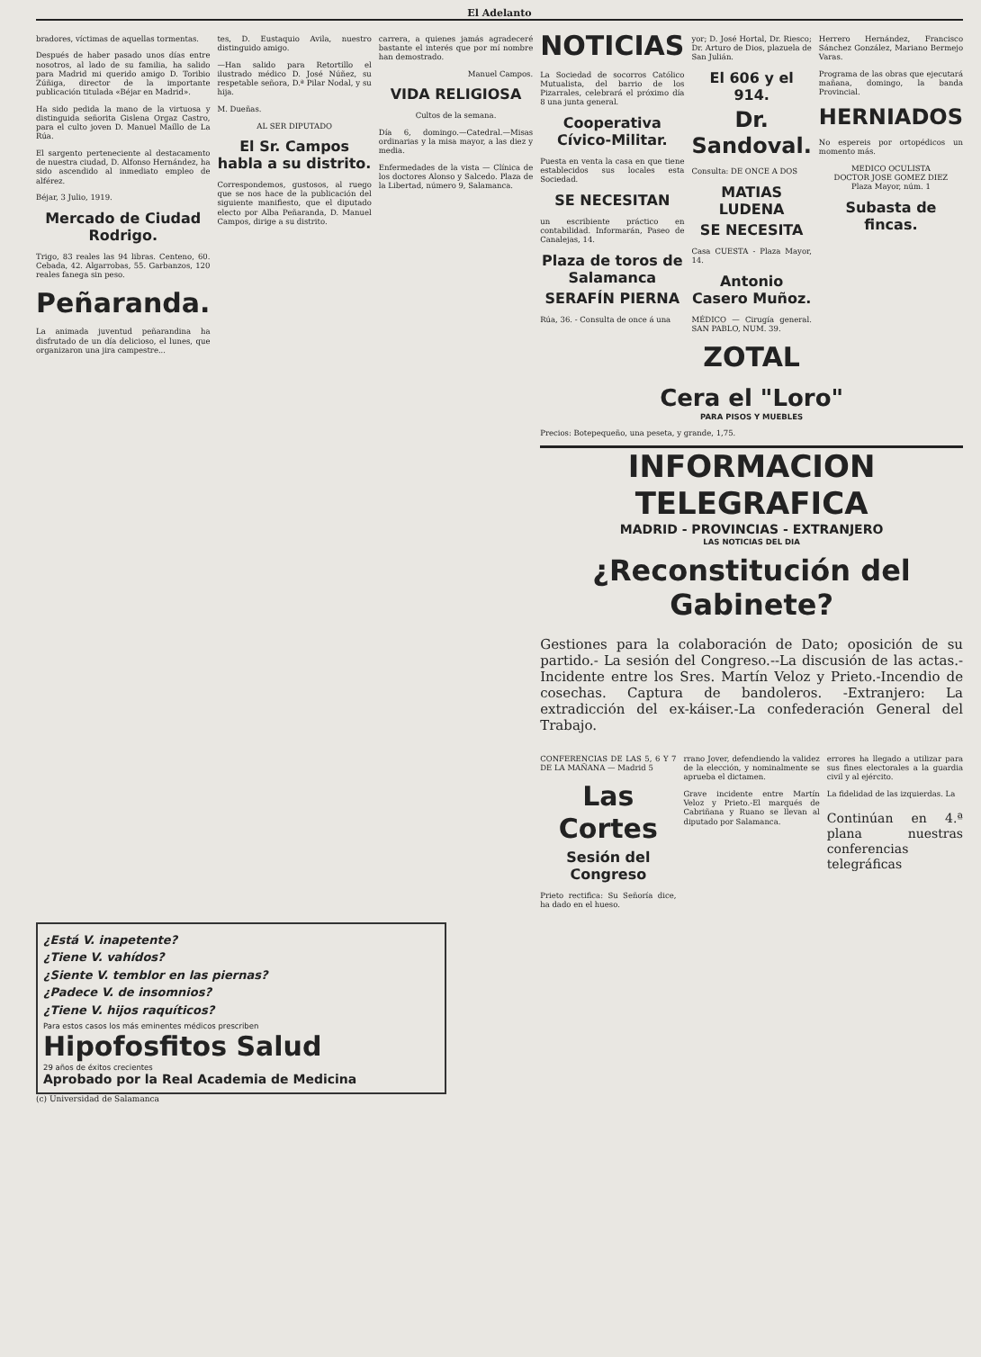El Adelanto
bradores, víctimas de aquellas tormentas.
Después de haber pasado unos días entre nosotros, al lado de su familia, ha salido para Madrid mi querido amigo D. Toribio Zúñiga, director de la importante publicación titulada «Béjar en Madrid».
Ha sido pedida la mano de la virtuosa y distinguida señorita Gislena Orgaz Castro, para el culto joven D. Manuel Maíllo de La Rúa.
El sargento perteneciente al destacamento de nuestra ciudad, D. Alfonso Hernández, ha sido ascendido al inmediato empleo de alférez.
Béjar, 3 Julio, 1919.
Mercado de Ciudad Rodrigo.
Trigo, 83 reales las 94 libras. Centeno, 60. Cebada, 42. Algarrobas, 55. Garbanzos, 120 reales fanega sin peso.
Peñaranda.
La animada juventud peñarandina ha disfrutado de un día delicioso, el lunes, que organizaron una jira campestre...
tes, D. Eustaquio Avila, nuestro distinguido amigo.
—Han salido para Retortillo el ilustrado médico D. José Núñez, su respetable señora, D.ª Pilar Nodal, y su hija.
M. Dueñas.
AL SER DIPUTADO
El Sr. Campos habla a su distrito.
Correspondemos, gustosos, al ruego que se nos hace de la publicación del siguiente manifiesto, que el diputado electo por Alba Peñaranda, D. Manuel Campos, dirige a su distrito.
carrera, a quienes jamás agradeceré bastante el interés que por mí nombre han demostrado.
Manuel Campos.
VIDA RELIGIOSA
Cultos de la semana.
Día 6, domingo.—Catedral.—Misas ordinarias y la misa mayor, a las diez y media.
Enfermedades de la vista — Clínica de los doctores Alonso y Salcedo. Plaza de la Libertad, número 9, Salamanca.
NOTICIAS
La Sociedad de socorros Católico Mutualista, del barrio de los Pizarrales, celebrará el próximo día 8 una junta general.
Cooperativa Cívico-Militar.
Puesta en venta la casa en que tiene establecidos sus locales esta Sociedad.
SE NECESITAN
un escribiente práctico en contabilidad. Informarán, Paseo de Canalejas, 14.
Plaza de toros de Salamanca
SERAFÍN PIERNA
Rúa, 36. - Consulta de once á una
yor; D. José Hortal, Dr. Riesco; Dr. Arturo de Dios, plazuela de San Julián.
El 606 y el 914.
Dr. Sandoval.
Consulta: DE ONCE A DOS
MATIAS LUDENA
SE NECESITA
Casa CUESTA - Plaza Mayor, 14.
Antonio Casero Muñoz.
MÉDICO — Cirugía general. SAN PABLO, NUM. 39.
ZOTAL
Herrero Hernández, Francisco Sánchez González, Mariano Bermejo Varas.
Programa de las obras que ejecutará mañana, domingo, la banda Provincial.
HERNIADOS
No espereis por ortopédicos un momento más.
MEDICO OCULISTA
DOCTOR JOSE GOMEZ DIEZ
Plaza Mayor, núm. 1
Subasta de fincas.
Cera el "Loro"
PARA PISOS Y MUEBLES
Precios: Botepequeño, una peseta, y grande, 1,75.
INFORMACION TELEGRAFICA
MADRID - PROVINCIAS - EXTRANJERO
LAS NOTICIAS DEL DIA
¿Reconstitución del Gabinete?
Gestiones para la colaboración de Dato; oposición de su partido.- La sesión del Congreso.--La discusión de las actas.-Incidente entre los Sres. Martín Veloz y Prieto.-Incendio de cosechas. Captura de bandoleros. -Extranjero: La extradicción del ex-káiser.-La confederación General del Trabajo.
CONFERENCIAS DE LAS 5, 6 Y 7 DE LA MAÑANA — Madrid 5
Las Cortes
Sesión del Congreso
Prieto rectifica: Su Señoría dice, ha dado en el hueso.
rrano Jover, defendiendo la validez de la elección, y nominalmente se aprueba el dictamen.
Grave incidente entre Martín Veloz y Prieto.-El marqués de Cabriñana y Ruano se llevan al diputado por Salamanca.
errores ha llegado a utilizar para sus fines electorales a la guardia civil y al ejército.
La fidelidad de las izquierdas. La
Continúan en 4.ª plana nuestras conferencias telegráficas
¿Está V. inapetente?
¿Tiene V. vahídos?
¿Siente V. temblor en las piernas?
¿Padece V. de insomnios?
¿Tiene V. hijos raquíticos?
Para estos casos los más eminentes médicos prescriben
Hipofosfitos Salud
29 años de éxitos crecientes
Aprobado por la Real Academia de Medicina
(c) Universidad de Salamanca